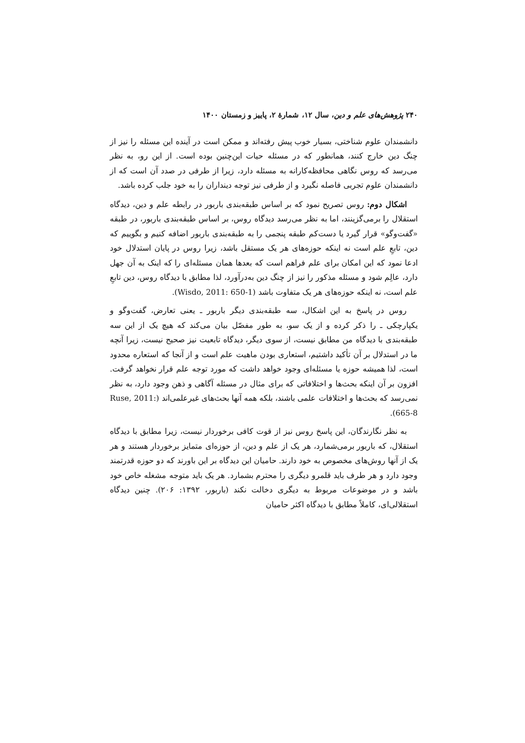۲۴۰ پژوهش‌های علم و دین، سال ۱۲، شمارهٔ ۲، پاییز و زمستان ۱۴۰۰
دانشمندان علوم شناختی، بسیار خوب پیش رفته‌اند و ممکن است در آینده این مسئله را نیز از چنگ دین خارج کنند، همانطور که در مسئله حیات این‌چنین بوده است. از این رو، به نظر می‌رسد که روس نگاهی محافظه‌کارانه به مسئله دارد، زیرا از طرفی در صدد آن است که از دانشمندان علوم تجربی فاصله نگیرد و از طرفی نیز توجه دینداران را به خود جلب کرده باشد.
اشکال دوم: روس تصریح نمود که بر اساس طبقه‌بندی باربور در رابطه علم و دین، دیدگاه استقلال را برمی‌گزینند، اما به نظر می‌رسد دیدگاه روس، بر اساس طبقه‌بندی باربور، در طبقه «گفت‌وگو» قرار گیرد یا دست‌کم طبقه پنجمی را به طبقه‌بندی باربور اضافه کنیم و بگوییم که دین، تابعِ علم است نه اینکه حوزه‌های هر یک مستقل باشد، زیرا روس در پایان استدلال خود ادعا نمود که این امکان برای علم فراهم است که بعدها همان مسئله‌ای را که اینک به آن جهل دارد، عالِم شود و مسئله مذکور را نیز از چنگ دین به‌درآورد، لذا مطابق با دیدگاه روس، دین تابعِ علم است، نه اینکه حوزه‌های هر یک متفاوت باشد (Wisdo, 2011: 650-1).
روس در پاسخ به این اشکال، سه طبقه‌بندی دیگر باربور ـ یعنی تعارض، گفت‌وگو و یکپارچکی ـ را ذکر کرده و از یک سو، به طور مفصّل بیان می‌کند که هیچ یک از این سه طبقه‌بندی با دیدگاه من مطابق نیست، از سوی دیگر، دیدگاه تابعیت نیز صحیح نیست، زیرا آنچه ما در استدلال بر آن تأکید داشتیم، استعاری بودن ماهیت علم است و از آنجا که استعاره محدود است، لذا همیشه حوزه یا مسئله‌ای وجود خواهد داشت که مورد توجه علم قرار نخواهد گرفت. افزون بر آن اینکه بحث‌ها و اختلافاتی که برای مثال در مسئله آگاهی و ذهن وجود دارد، به نظر نمی‌رسد که بحث‌ها و اختلافات علمی باشند، بلکه همه آنها بحث‌های غیرعلمی‌اند (Ruse, 2011: 665-8).
به نظر نگارندگان، این پاسخ روس نیز از قوت کافی برخوردار نیست، زیرا مطابق با دیدگاه استقلال، که باربور برمی‌شمارد، هر یک از علم و دین، از حوزه‌ای متمایز برخوردار هستند و هر یک از آنها روش‌های مخصوص به خود دارند. حامیان این دیدگاه بر این باورند که دو حوزه قدرتمند وجود دارد و هر طرف باید قلمرو دیگری را محترم بشمارد. هر یک باید متوجه مشغله خاص خود باشد و در موضوعات مربوط به دیگری دخالت نکند (باربور، ۱۳۹۲: ۲۰۶). چنین دیدگاه استقلالی‌ای، کاملاً مطابق با دیدگاه اکثر حامیان